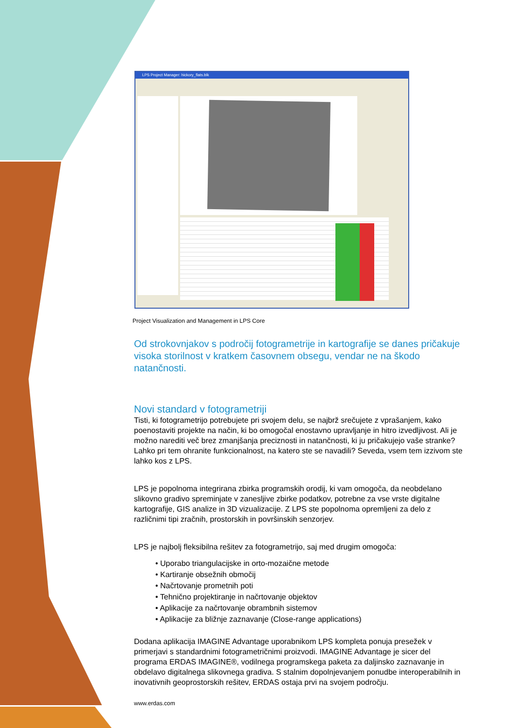LPS Project Manager: hickory_flats.blk
Project Visualization and Management in LPS Core
Od strokovnjakov s področij fotogrametrije in kartografije se danes pričakuje visoka storilnost v kratkem časovnem obsegu, vendar ne na škodo natančnosti.
Novi standard v fotogrametriji
Tisti, ki fotogrametrijo potrebujete pri svojem delu, se najbrž srečujete z vprašanjem, kako poenostaviti projekte na način, ki bo omogočal enostavno upravljanje in hitro izvedljivost. Ali je možno narediti več brez zmanjšanja preciznosti in natančnosti, ki ju pričakujejo vaše stranke? Lahko pri tem ohranite funkcionalnost, na katero ste se navadili? Seveda, vsem tem izzivom ste lahko kos z LPS.
LPS je popolnoma integrirana zbirka programskih orodij, ki vam omogoča, da neobdelano slikovno gradivo spreminjate v zanesljive zbirke podatkov, potrebne za vse vrste digitalne kartografije, GIS analize in 3D vizualizacije. Z LPS ste popolnoma opremljeni za delo z različnimi tipi zračnih, prostorskih in površinskih senzorjev.
LPS je najbolj fleksibilna rešitev za fotogrametrijo, saj med drugim omogoča:
• Uporabo triangulacijske in orto-mozaične metode
• Kartiranje obsežnih območij
• Načrtovanje prometnih poti
• Tehnično projektiranje in načrtovanje objektov
• Aplikacije za načrtovanje obrambnih sistemov
• Aplikacije za bližnje zaznavanje (Close-range applications)
Dodana aplikacija IMAGINE Advantage uporabnikom LPS kompleta ponuja presežek v primerjavi s standardnimi fotogrametričnimi proizvodi. IMAGINE Advantage je sicer del programa ERDAS IMAGINE®, vodilnega programskega paketa za daljinsko zaznavanje in obdelavo digitalnega slikovnega gradiva. S stalnim dopolnjevanjem ponudbe interoperabilnih in inovativnih geoprostorskih rešitev, ERDAS ostaja prvi na svojem področju.
www.erdas.com